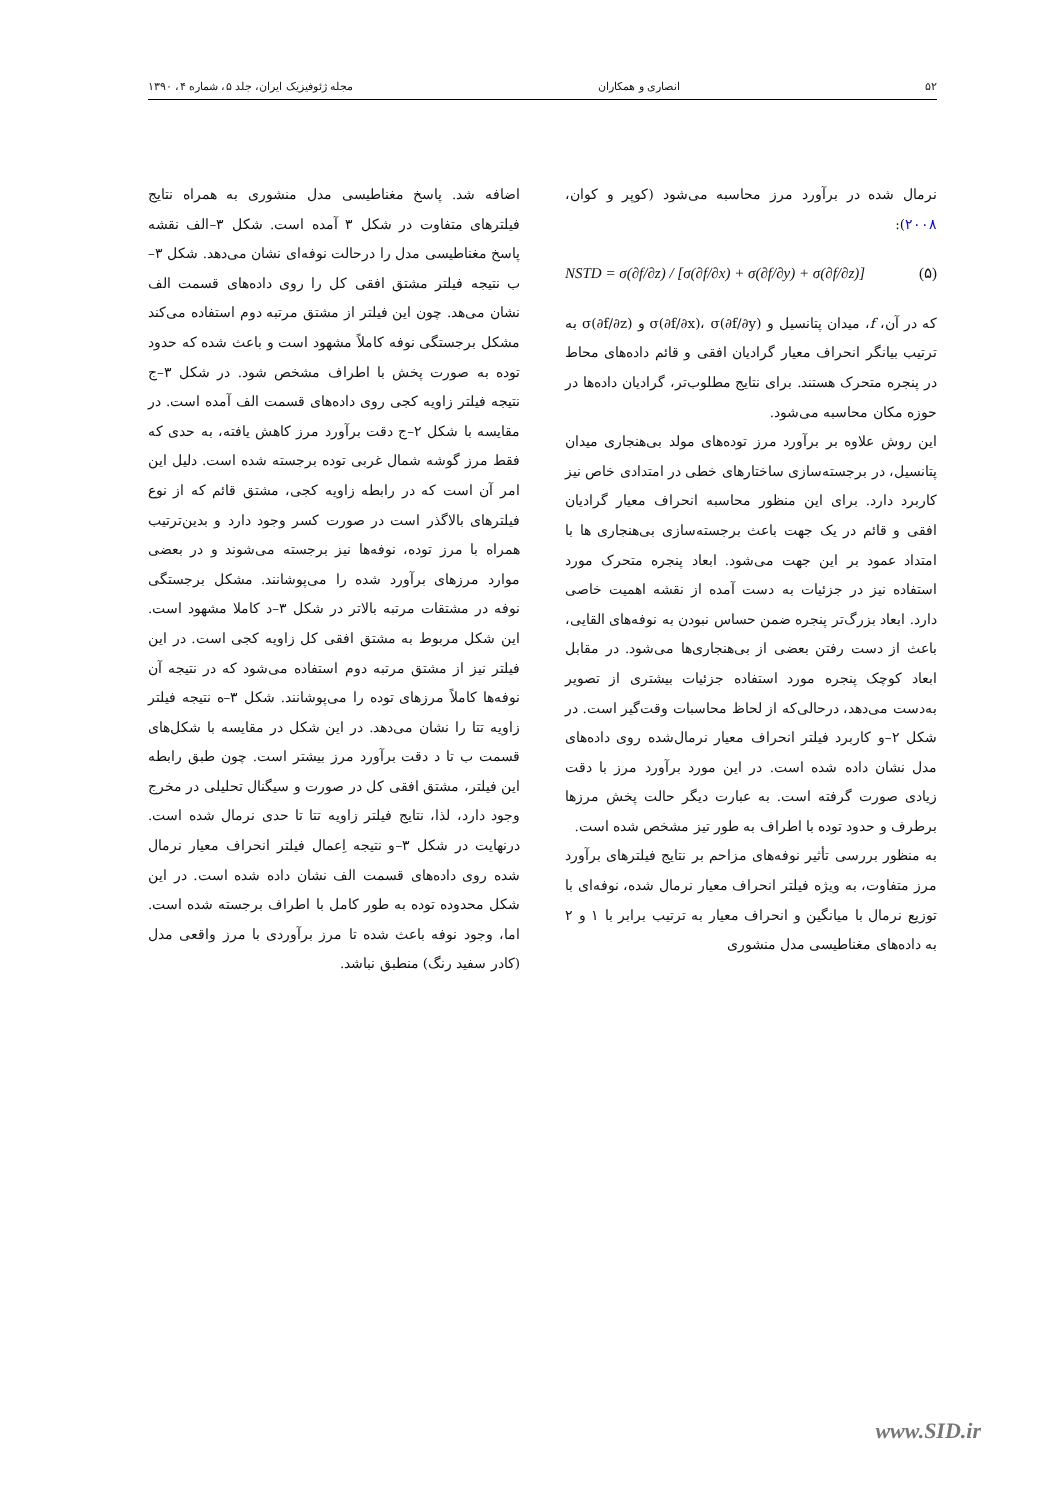۵۲ انصاری و همکاران مجله ژئوفیزیک ایران، جلد ۵، شماره ۴، ۱۳۹۰
نرمال شده در برآورد مرز محاسبه می‌شود (کوپر و کوان، ۲۰۰۸):
NSTD = σ(∂f/∂z) / [σ(∂f/∂x) + σ(∂f/∂y) + σ(∂f/∂z)] (۵)
که در آن، f، میدان پتانسیل و σ(∂f/∂x)، σ(∂f/∂y) و σ(∂f/∂z) به ترتیب بیانگر انحراف معیار گرادیان افقی و قائم داده‌های محاط در پنجره متحرک هستند. برای نتایج مطلوب‌تر، گرادیان داده‌ها در حوزه مکان محاسبه می‌شود.
این روش علاوه بر برآورد مرز توده‌های مولد بی‌هنجاری میدان پتانسیل، در برجسته‌سازی ساختارهای خطی در امتدادی خاص نیز کاربرد دارد. برای این منظور محاسبه انحراف معیار گرادیان افقی و قائم در یک جهت باعث برجسته‌سازی بی‌هنجاری ها با امتداد عمود بر این جهت می‌شود. ابعاد پنجره متحرک مورد استفاده نیز در جزئیات به دست آمده از نقشه اهمیت خاصی دارد. ابعاد بزرگ‌تر پنجره ضمن حساس نبودن به نوفه‌های القایی، باعث از دست رفتن بعضی از بی‌هنجاری‌ها می‌شود. در مقابل ابعاد کوچک پنجره مورد استفاده جزئیات بیشتری از تصویر به‌دست می‌دهد، درحالی‌که از لحاظ محاسبات وقت‌گیر است. در شکل ۲–و کاربرد فیلتر انحراف معیار نرمال‌شده روی داده‌های مدل نشان داده شده است. در این مورد برآورد مرز با دقت زیادی صورت گرفته است. به عبارت دیگر حالت پخش مرزها برطرف و حدود توده با اطراف به طور تیز مشخص شده است.
به منظور بررسی تأثیر نوفه‌های مزاحم بر نتایج فیلترهای برآورد مرز متفاوت، به ویژه فیلتر انحراف معیار نرمال شده، نوفه‌ای با توزیع نرمال با میانگین و انحراف معیار به ترتیب برابر با ۱ و ۲ به داده‌های مغناطیسی مدل منشوری
اضافه شد. پاسخ مغناطیسی مدل منشوری به همراه نتایج فیلترهای متفاوت در شکل ۳ آمده است. شکل ۳–الف نقشه پاسخ مغناطیسی مدل را درحالت نوفه‌ای نشان می‌دهد. شکل ۳–ب نتیجه فیلتر مشتق افقی کل را روی داده‌های قسمت الف نشان می‌هد. چون این فیلتر از مشتق مرتبه دوم استفاده می‌کند مشکل برجستگی نوفه کاملاً مشهود است و باعث شده که حدود توده به صورت پخش با اطراف مشخص شود. در شکل ۳–ج نتیجه فیلتر زاویه کجی روی داده‌های قسمت الف آمده است. در مقایسه با شکل ۲–ج دقت برآورد مرز کاهش یافته، به حدی که فقط مرز گوشه شمال غربی توده برجسته شده است. دلیل این امر آن است که در رابطه زاویه کجی، مشتق قائم که از نوع فیلترهای بالاگذر است در صورت کسر وجود دارد و بدین‌ترتیب همراه با مرز توده، نوفه‌ها نیز برجسته می‌شوند و در بعضی موارد مرزهای برآورد شده را می‌پوشانند. مشکل برجستگی نوفه در مشتقات مرتبه بالاتر در شکل ۳–د کاملا مشهود است. این شکل مربوط به مشتق افقی کل زاویه کجی است. در این فیلتر نیز از مشتق مرتبه دوم استفاده می‌شود که در نتیجه آن نوفه‌ها کاملاً مرزهای توده را می‌پوشانند. شکل ۳–ه نتیجه فیلتر زاویه تتا را نشان می‌دهد. در این شکل در مقایسه با شکل‌های قسمت ب تا د دقت برآورد مرز بیشتر است. چون طبق رابطه این فیلتر، مشتق افقی کل در صورت و سیگنال تحلیلی در مخرج وجود دارد، لذا، نتایج فیلتر زاویه تتا تا حدی نرمال شده است. درنهایت در شکل ۳–و نتیجه اِعمال فیلتر انحراف معیار نرمال شده روی داده‌های قسمت الف نشان داده شده است. در این شکل محدوده توده به طور کامل با اطراف برجسته شده است. اما، وجود نوفه باعث شده تا مرز برآوردی با مرز واقعی مدل (کادر سفید رنگ) منطبق نباشد.
www.SID.ir